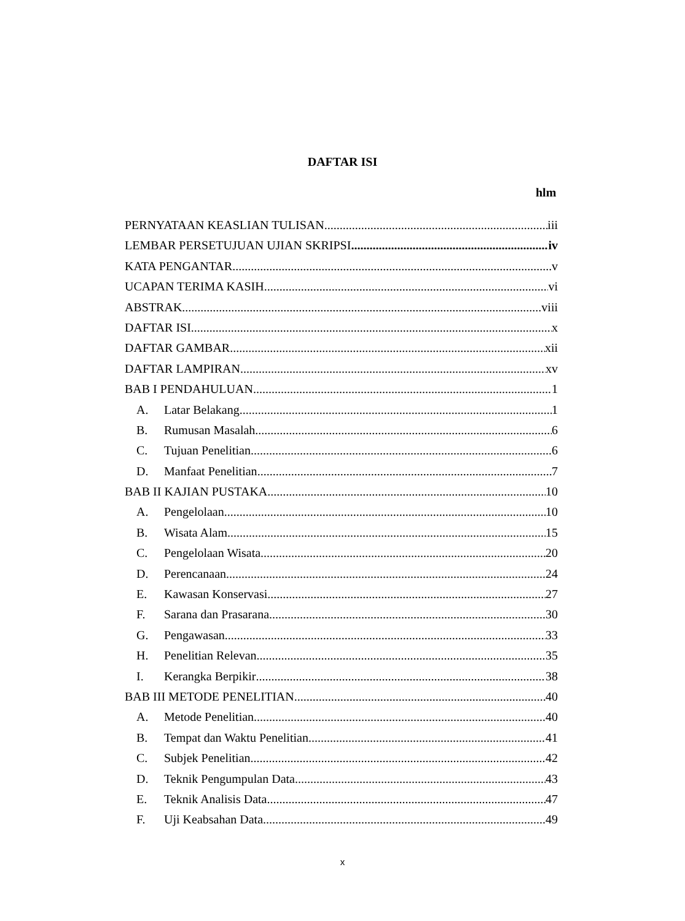DAFTAR ISI
hlm
PERNYATAAN KEASLIAN TULISAN iii
LEMBAR PERSETUJUAN UJIAN SKRIPSI iv
KATA PENGANTAR v
UCAPAN TERIMA KASIH vi
ABSTRAK viii
DAFTAR ISI x
DAFTAR GAMBAR xii
DAFTAR LAMPIRAN xv
BAB I PENDAHULUAN 1
A. Latar Belakang 1
B. Rumusan Masalah 6
C. Tujuan Penelitian 6
D. Manfaat Penelitian 7
BAB II KAJIAN PUSTAKA 10
A. Pengelolaan 10
B. Wisata Alam 15
C. Pengelolaan Wisata 20
D. Perencanaan 24
E. Kawasan Konservasi 27
F. Sarana dan Prasarana 30
G. Pengawasan 33
H. Penelitian Relevan 35
I. Kerangka Berpikir 38
BAB III METODE PENELITIAN 40
A. Metode Penelitian 40
B. Tempat dan Waktu Penelitian 41
C. Subjek Penelitian 42
D. Teknik Pengumpulan Data 43
E. Teknik Analisis Data 47
F. Uji Keabsahan Data 49
x